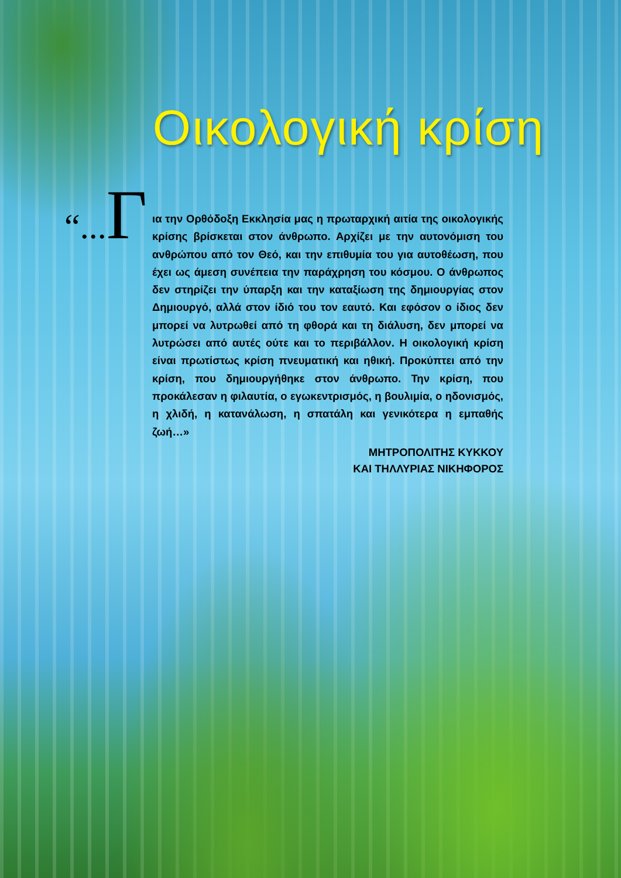Οικολογική κρίση
“... Γ
ια την Ορθόδοξη Εκκλησία μας η πρωταρχική αιτία της οικολογικής κρίσης βρίσκεται στον άνθρωπο. Αρχίζει με την αυτονόμιση του ανθρώπου από τον Θεό, και την επιθυμία του για αυτοθέωση, που έχει ως άμεση συνέπεια την παράχρηση του κόσμου. Ο άνθρωπος δεν στηρίζει την ύπαρξη και την καταξίωση της δημιουργίας στον Δημιουργό, αλλά στον ίδιό του τον εαυτό. Και εφόσον ο ίδιος δεν μπορεί να λυτρωθεί από τη φθορά και τη διάλυση, δεν μπορεί να λυτρώσει από αυτές ούτε και το περιβάλλον. Η οικολογική κρίση είναι πρωτίστως κρίση πνευματική και ηθική. Προκύπτει από την κρίση, που δημιουργήθηκε στον άνθρωπο. Την κρίση, που προκάλεσαν η φιλαυτία, ο εγωκεντρισμός, η βουλιμία, ο ηδονισμός, η χλιδή, η κατανάλωση, η σπατάλη και γενικότερα η εμπαθής ζωή…»
ΜΗΤΡΟΠΟΛΙΤΗΣ ΚΥΚΚΟΥ
ΚΑΙ ΤΗΛΛΥΡΙΑΣ ΝΙΚΗΦΟΡΟΣ